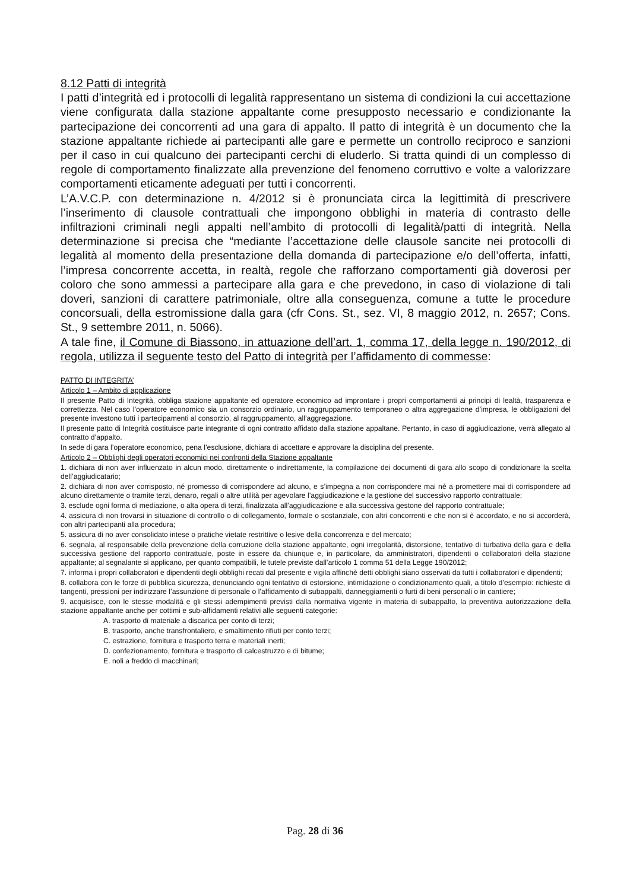8.12 Patti di integrità
I patti d’integrità ed i protocolli di legalità rappresentano un sistema di condizioni la cui accettazione viene configurata dalla stazione appaltante come presupposto necessario e condizionante la partecipazione dei concorrenti ad una gara di appalto. Il patto di integrità è un documento che la stazione appaltante richiede ai partecipanti alle gare e permette un controllo reciproco e sanzioni per il caso in cui qualcuno dei partecipanti cerchi di eluderlo. Si tratta quindi di un complesso di regole di comportamento finalizzate alla prevenzione del fenomeno corruttivo e volte a valorizzare comportamenti eticamente adeguati per tutti i concorrenti.
L’A.V.C.P. con determinazione n. 4/2012 si è pronunciata circa la legittimità di prescrivere l’inserimento di clausole contrattuali che impongono obblighi in materia di contrasto delle infiltrazioni criminali negli appalti nell’ambito di protocolli di legalità/patti di integrità. Nella determinazione si precisa che “mediante l’accettazione delle clausole sancite nei protocolli di legalità al momento della presentazione della domanda di partecipazione e/o dell’offerta, infatti, l’impresa concorrente accetta, in realtà, regole che rafforzano comportamenti già doverosi per coloro che sono ammessi a partecipare alla gara e che prevedono, in caso di violazione di tali doveri, sanzioni di carattere patrimoniale, oltre alla conseguenza, comune a tutte le procedure concorsuali, della estromissione dalla gara (cfr Cons. St., sez. VI, 8 maggio 2012, n. 2657; Cons. St., 9 settembre 2011, n. 5066).
A tale fine, il Comune di Biassono, in attuazione dell’art. 1, comma 17, della legge n. 190/2012, di regola, utilizza il seguente testo del Patto di integrità per l’affidamento di commesse:
PATTO DI INTEGRITA’
Articolo 1 – Ambito di applicazione
Il presente Patto di Integrità, obbliga stazione appaltante ed operatore economico ad improntare i propri comportamenti ai principi di lealtà, trasparenza e correttezza. Nel caso l’operatore economico sia un consorzio ordinario, un raggruppamento temporaneo o altra aggregazione d’impresa, le obbligazioni del presente investono tutti i partecipamenti al consorzio, al raggruppamento, all’aggregazione.
Il presente patto di Integrità costituisce parte integrante di ogni contratto affidato dalla stazione appaltane. Pertanto, in caso di aggiudicazione, verrà allegato al contratto d’appalto.
In sede di gara l’operatore economico, pena l’esclusione, dichiara di accettare e approvare la disciplina del presente.
Articolo 2 – Obblighi degli operatori economici nei confronti della Stazione appaltante
1. dichiara di non aver influenzato in alcun modo, direttamente o indirettamente, la compilazione dei documenti di gara allo scopo di condizionare la scelta dell’aggiudicatario;
2. dichiara di non aver corrisposto, né promesso di corrispondere ad alcuno, e s’impegna a non corrispondere mai né a promettere mai di corrispondere ad alcuno direttamente o tramite terzi, denaro, regali o altre utilità per agevolare l’aggiudicazione e la gestione del successivo rapporto contrattuale;
3. esclude ogni forma di mediazione, o alta opera di terzi, finalizzata all’aggiudicazione e alla successiva gestone del rapporto contrattuale;
4. assicura di non trovarsi in situazione di controllo o di collegamento, formale o sostanziale, con altri concorrenti e che non si è accordato, e no si accorderà, con altri partecipanti alla procedura;
5. assicura di no aver consolidato intese o pratiche vietate restrittive o lesive della concorrenza e del mercato;
6. segnala, al responsabile della prevenzione della corruzione della stazione appaltante, ogni irregolarità, distorsione, tentativo di turbativa della gara e della successiva gestione del rapporto contrattuale, poste in essere da chiunque e, in particolare, da amministratori, dipendenti o collaboratori della stazione appaltante; al segnalante si applicano, per quanto compatibili, le tutele previste dall’articolo 1 comma 51 della Legge 190/2012;
7. informa i propri collaboratori e dipendenti degli obblighi recati dal presente e vigila affinchè detti obblighi siano osservati da tutti i collaboratori e dipendenti;
8. collabora con le forze di pubblica sicurezza, denunciando ogni tentativo di estorsione, intimidazione o condizionamento quali, a titolo d’esempio: richieste di tangenti, pressioni per indirizzare l’assunzione di personale o l’affidamento di subappalti, danneggiamenti o furti di beni personali o in cantiere;
9. acquisisce, con le stesse modalità e gli stessi adempimenti previsti dalla normativa vigente in materia di subappalto, la preventiva autorizzazione della stazione appaltante anche per cottimi e sub-affidamenti relativi alle seguenti categorie:
A. trasporto di materiale a discarica per conto di terzi;
B. trasporto, anche transfrontaliero, e smaltimento rifiuti per conto terzi;
C. estrazione, fornitura e trasporto terra e materiali inerti;
D. confezionamento, fornitura e trasporto di calcestruzzo e di bitume;
E. noli a freddo di macchinari;
Pag. 28 di 36